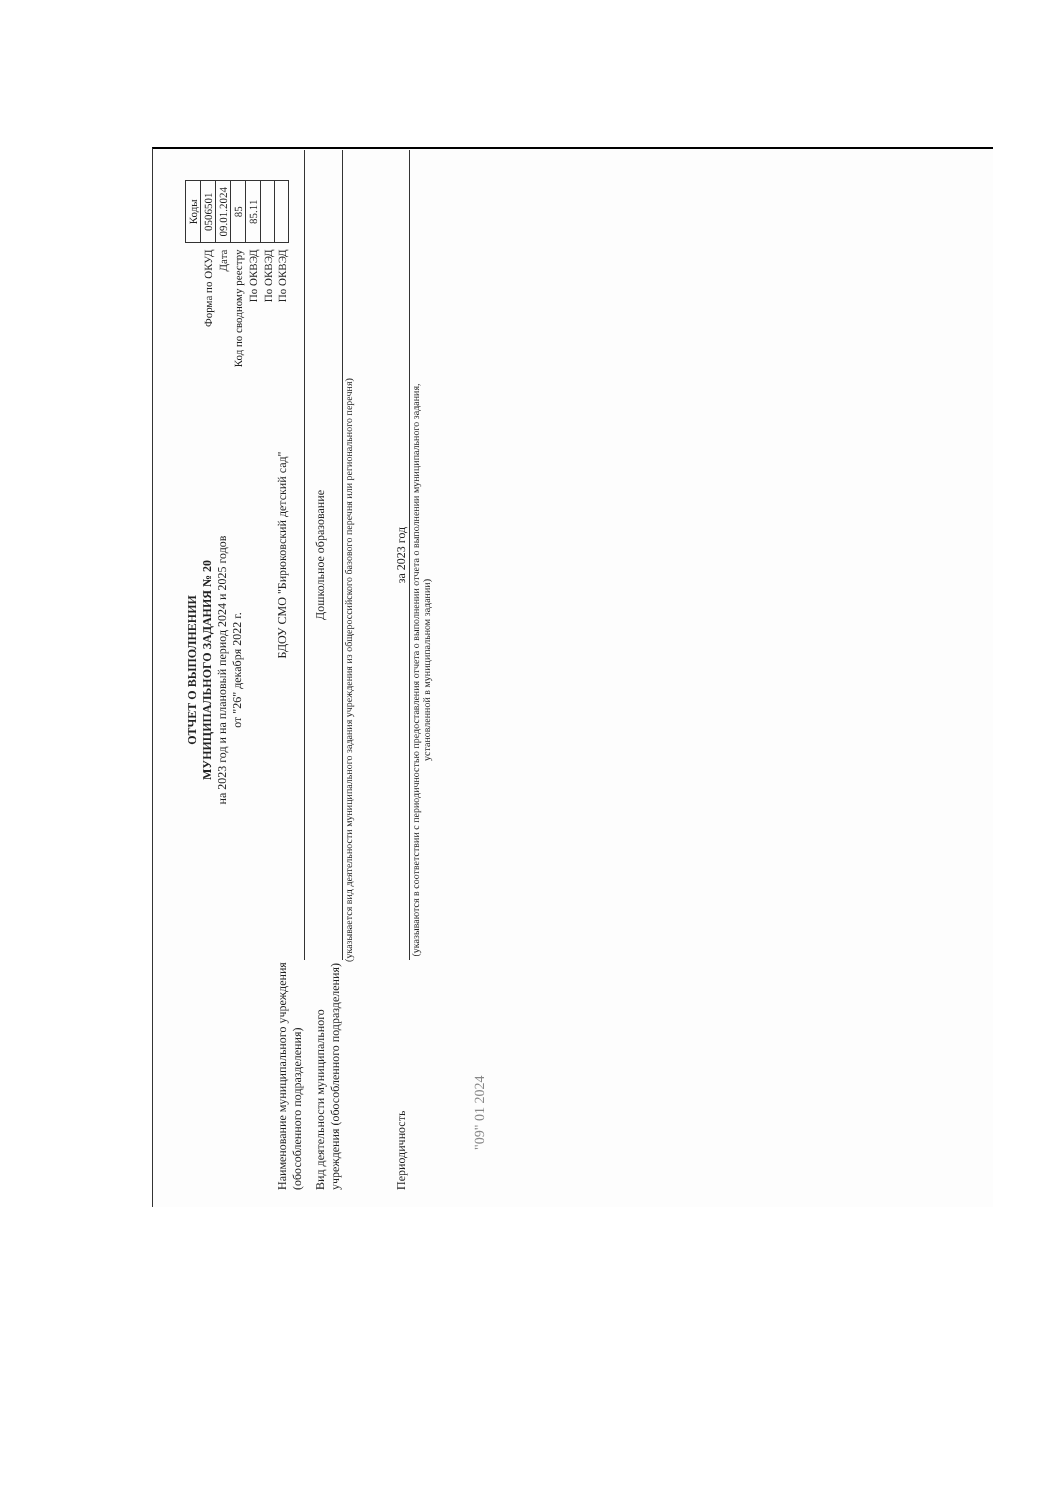| | Коды |
| Форма по ОКУД | 0506501 |
| Дата | 09.01.2024 |
| Код по сводному реестру | 85 |
| По ОКВЭД | 85.11 |
| По ОКВЭД | |
| По ОКВЭД | |
ОТЧЕТ О ВЫПОЛНЕНИИ
МУНИЦИПАЛЬНОГО ЗАДАНИЯ № 20
на 2023 год и на плановый период 2024 и 2025 годов
от "26" декабря 2022 г.
Наименование муниципального учреждения (обособленного подразделения)
БДОУ СМО "Бирюковский детский сад"
Вид деятельности муниципального учреждения (обособленного подразделения)
Дошкольное образование
(указывается вид деятельности муниципального задания учреждения из общероссийского базового перечня или регионального перечня)
Периодичность
за 2023 год
(указываются в соответствии с периодичностью предоставления отчета о выполнении отчета о выполнении муниципального задания,
установленной в муниципальном задании)
"09" 01 2024